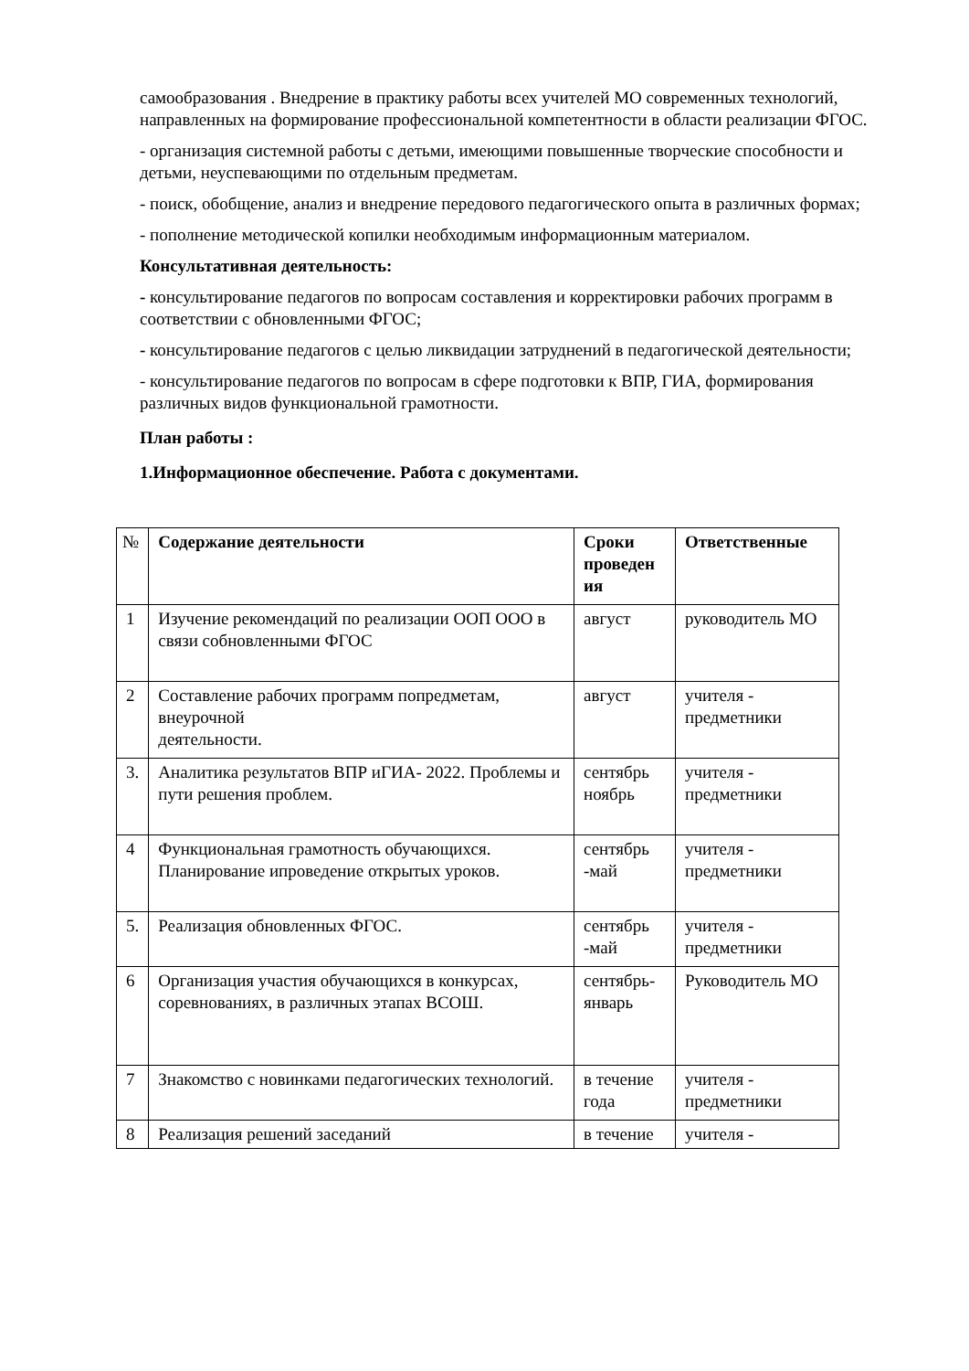самообразования . Внедрение в практику работы всех учителей МО современных технологий, направленных на формирование профессиональной компетентности в области реализации ФГОС.
- организация системной работы с детьми, имеющими повышенные творческие способности и детьми, неуспевающими по отдельным предметам.
- поиск, обобщение, анализ и внедрение передового педагогического опыта в различных формах;
- пополнение методической копилки необходимым информационным материалом.
Консультативная деятельность:
- консультирование педагогов по вопросам составления и корректировки рабочих программ в соответствии с обновленными ФГОС;
- консультирование педагогов с целью ликвидации затруднений в педагогической деятельности;
- консультирование педагогов по вопросам в сфере подготовки к ВПР, ГИА, формирования различных видов функциональной грамотности.
План работы :
1.Информационное обеспечение. Работа с документами.
| № | Содержание деятельности | Сроки проведен ия | Ответственные |
| --- | --- | --- | --- |
| 1 | Изучение рекомендаций по реализации ООП ООО в связи собновленными ФГОС | август | руководитель МО |
| 2 | Составление рабочих программ попредметам, внеурочной деятельности. | август | учителя - предметники |
| 3. | Аналитика результатов ВПР иГИА- 2022. Проблемы и пути решения проблем. | сентябрь ноябрь | учителя - предметники |
| 4 | Функциональная грамотность обучающихся. Планирование ипроведение открытых уроков. | сентябрь -май | учителя - предметники |
| 5. | Реализация обновленных ФГОС. | сентябрь -май | учителя - предметники |
| 6 | Организация участия обучающихся в конкурсах, соревнованиях, в различных этапах ВСОШ. | сентябрь- январь | Руководитель МО |
| 7 | Знакомство с новинками педагогических технологий. | в течение года | учителя - предметники |
| 8 | Реализация решений заседаний | в течение | учителя - |